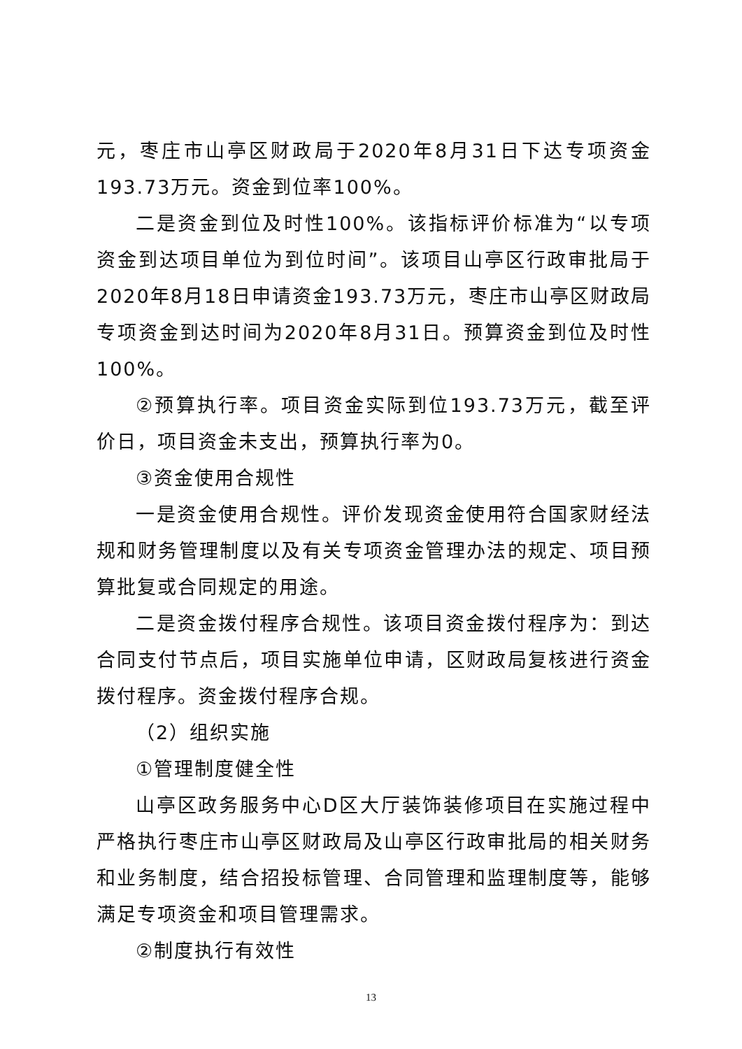元，枣庄市山亭区财政局于2020年8月31日下达专项资金193.73万元。资金到位率100%。
二是资金到位及时性100%。该指标评价标准为“以专项资金到达项目单位为到位时间”。该项目山亭区行政审批局于2020年8月18日申请资金193.73万元，枣庄市山亭区财政局专项资金到达时间为2020年8月31日。预算资金到位及时性100%。
②预算执行率。项目资金实际到位193.73万元，截至评价日，项目资金未支出，预算执行率为0。
③资金使用合规性
一是资金使用合规性。评价发现资金使用符合国家财经法规和财务管理制度以及有关专项资金管理办法的规定、项目预算批复或合同规定的用途。
二是资金拨付程序合规性。该项目资金拨付程序为：到达合同支付节点后，项目实施单位申请，区财政局复核进行资金拨付程序。资金拨付程序合规。
（2）组织实施
①管理制度健全性
山亭区政务服务中心D区大厅装饰装修项目在实施过程中严格执行枣庄市山亭区财政局及山亭区行政审批局的相关财务和业务制度，结合招投标管理、合同管理和监理制度等，能够满足专项资金和项目管理需求。
②制度执行有效性
13